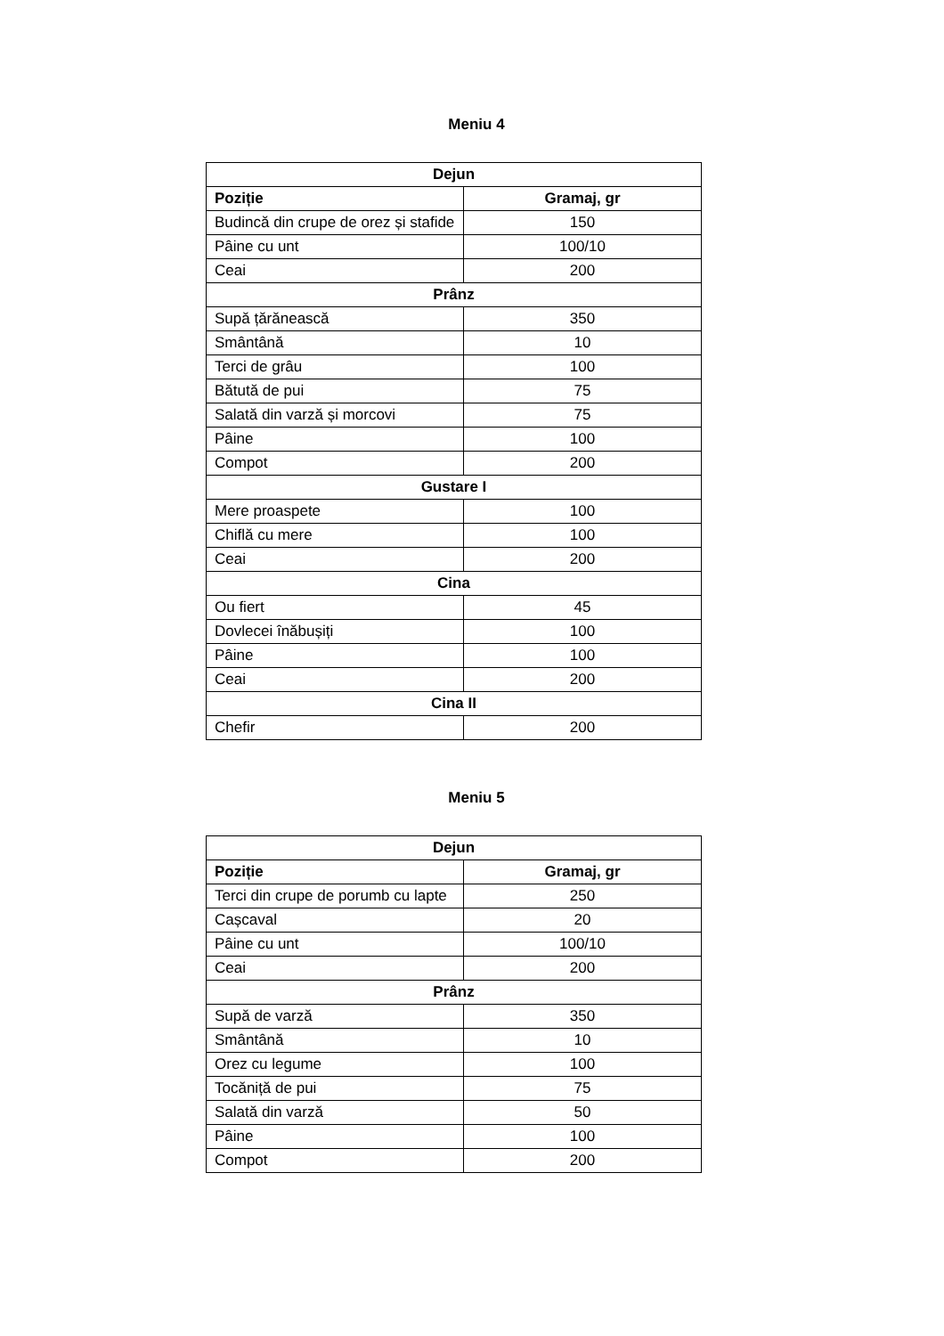Meniu 4
| Dejun | |
| Poziție | Gramaj, gr |
| Budincă din crupe de orez și stafide | 150 |
| Pâine cu unt | 100/10 |
| Ceai | 200 |
| Prânz | |
| Supă țărănească | 350 |
| Smântână | 10 |
| Terci de grâu | 100 |
| Bătută de pui | 75 |
| Salată din varză și morcovi | 75 |
| Pâine | 100 |
| Compot | 200 |
| Gustare I | |
| Mere proaspete | 100 |
| Chiflă cu mere | 100 |
| Ceai | 200 |
| Cina | |
| Ou fiert | 45 |
| Dovlecei înăbușiți | 100 |
| Pâine | 100 |
| Ceai | 200 |
| Cina II | |
| Chefir | 200 |
Meniu 5
| Dejun | |
| Poziție | Gramaj, gr |
| Terci din crupe de porumb cu lapte | 250 |
| Cașcaval | 20 |
| Pâine cu unt | 100/10 |
| Ceai | 200 |
| Prânz | |
| Supă de varză | 350 |
| Smântână | 10 |
| Orez cu legume | 100 |
| Tocăniță de pui | 75 |
| Salată din varză | 50 |
| Pâine | 100 |
| Compot | 200 |